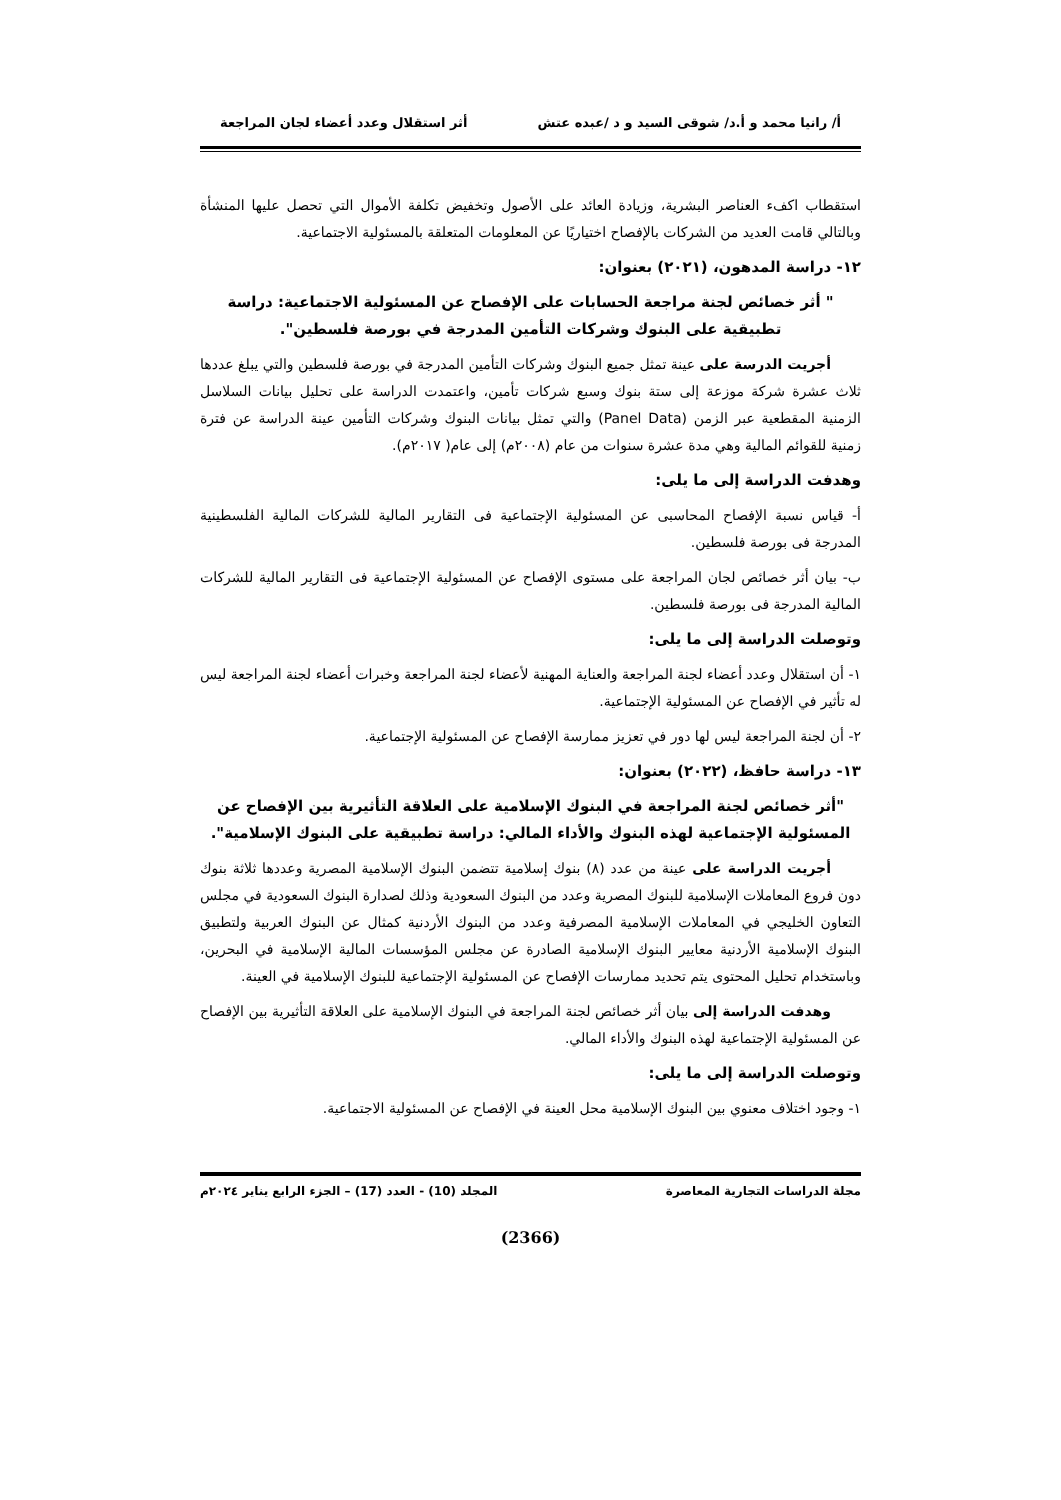أ/ رانيا محمد و أ.د/ شوقى السيد و د /عبده عتش أثر استقلال وعدد أعضاء لجان المراجعة
استقطاب اكفء العناصر البشرية، وزيادة العائد على الأصول وتخفيض تكلفة الأموال التي تحصل عليها المنشأة وبالتالي قامت العديد من الشركات بالإفصاح اختياريًا عن المعلومات المتعلقة بالمسئولية الاجتماعية.
١٢- دراسة المدهون، (٢٠٢١) بعنوان:
" أثر خصائص لجنة مراجعة الحسابات على الإفصاح عن المسئولية الاجتماعية: دراسة تطبيقية على البنوك وشركات التأمين المدرجة في بورصة فلسطين".
أجريت الدرسة على عينة تمثل جميع البنوك وشركات التأمين المدرجة في بورصة فلسطين والتي يبلغ عددها ثلاث عشرة شركة موزعة إلى ستة بنوك وسبع شركات تأمين، واعتمدت الدراسة على تحليل بيانات السلاسل الزمنية المقطعية عبر الزمن (Panel Data) والتي تمثل بيانات البنوك وشركات التأمين عينة الدراسة عن فترة زمنية للقوائم المالية وهي مدة عشرة سنوات من عام (٢٠٠٨م) إلى عام( ٢٠١٧م).
وهدفت الدراسة إلى ما يلى:
أ- قياس نسبة الإفصاح المحاسبى عن المسئولية الإجتماعية فى التقارير المالية للشركات المالية الفلسطينية المدرجة فى بورصة فلسطين.
ب- بيان أثر خصائص لجان المراجعة على مستوى الإفصاح عن المسئولية الإجتماعية فى التقارير المالية للشركات المالية المدرجة فى بورصة فلسطين.
وتوصلت الدراسة إلى ما يلى:
١- أن استقلال وعدد أعضاء لجنة المراجعة والعناية المهنية لأعضاء لجنة المراجعة وخبرات أعضاء لجنة المراجعة ليس له تأثير في الإفصاح عن المسئولية الإجتماعية.
٢- أن لجنة المراجعة ليس لها دور في تعزيز ممارسة الإفصاح عن المسئولية الإجتماعية.
١٣- دراسة حافظ، (٢٠٢٢) بعنوان:
"أثر خصائص لجنة المراجعة في البنوك الإسلامية على العلاقة التأثيرية بين الإفصاح عن المسئولية الإجتماعية لهذه البنوك والأداء المالي: دراسة تطبيقية على البنوك الإسلامية".
أجريت الدراسة على عينة من عدد (٨) بنوك إسلامية تتضمن البنوك الإسلامية المصرية وعددها ثلاثة بنوك دون فروع المعاملات الإسلامية للبنوك المصرية وعدد من البنوك السعودية وذلك لصدارة البنوك السعودية في مجلس التعاون الخليجي في المعاملات الإسلامية المصرفية وعدد من البنوك الأردنية كمثال عن البنوك العربية ولتطبيق البنوك الإسلامية الأردنية معايير البنوك الإسلامية الصادرة عن مجلس المؤسسات المالية الإسلامية في البحرين، وباستخدام تحليل المحتوى يتم تحديد ممارسات الإفصاح عن المسئولية الإجتماعية للبنوك الإسلامية في العينة.
وهدفت الدراسة إلى بيان أثر خصائص لجنة المراجعة في البنوك الإسلامية على العلاقة التأثيرية بين الإفصاح عن المسئولية الإجتماعية لهذه البنوك والأداء المالي.
وتوصلت الدراسة إلى ما يلى:
١- وجود اختلاف معنوي بين البنوك الإسلامية محل العينة في الإفصاح عن المسئولية الاجتماعية.
مجلة الدراسات التجارية المعاصرة المجلد (10) - العدد (17) – الجزء الرابع يناير ٢٠٢٤م
(2366)